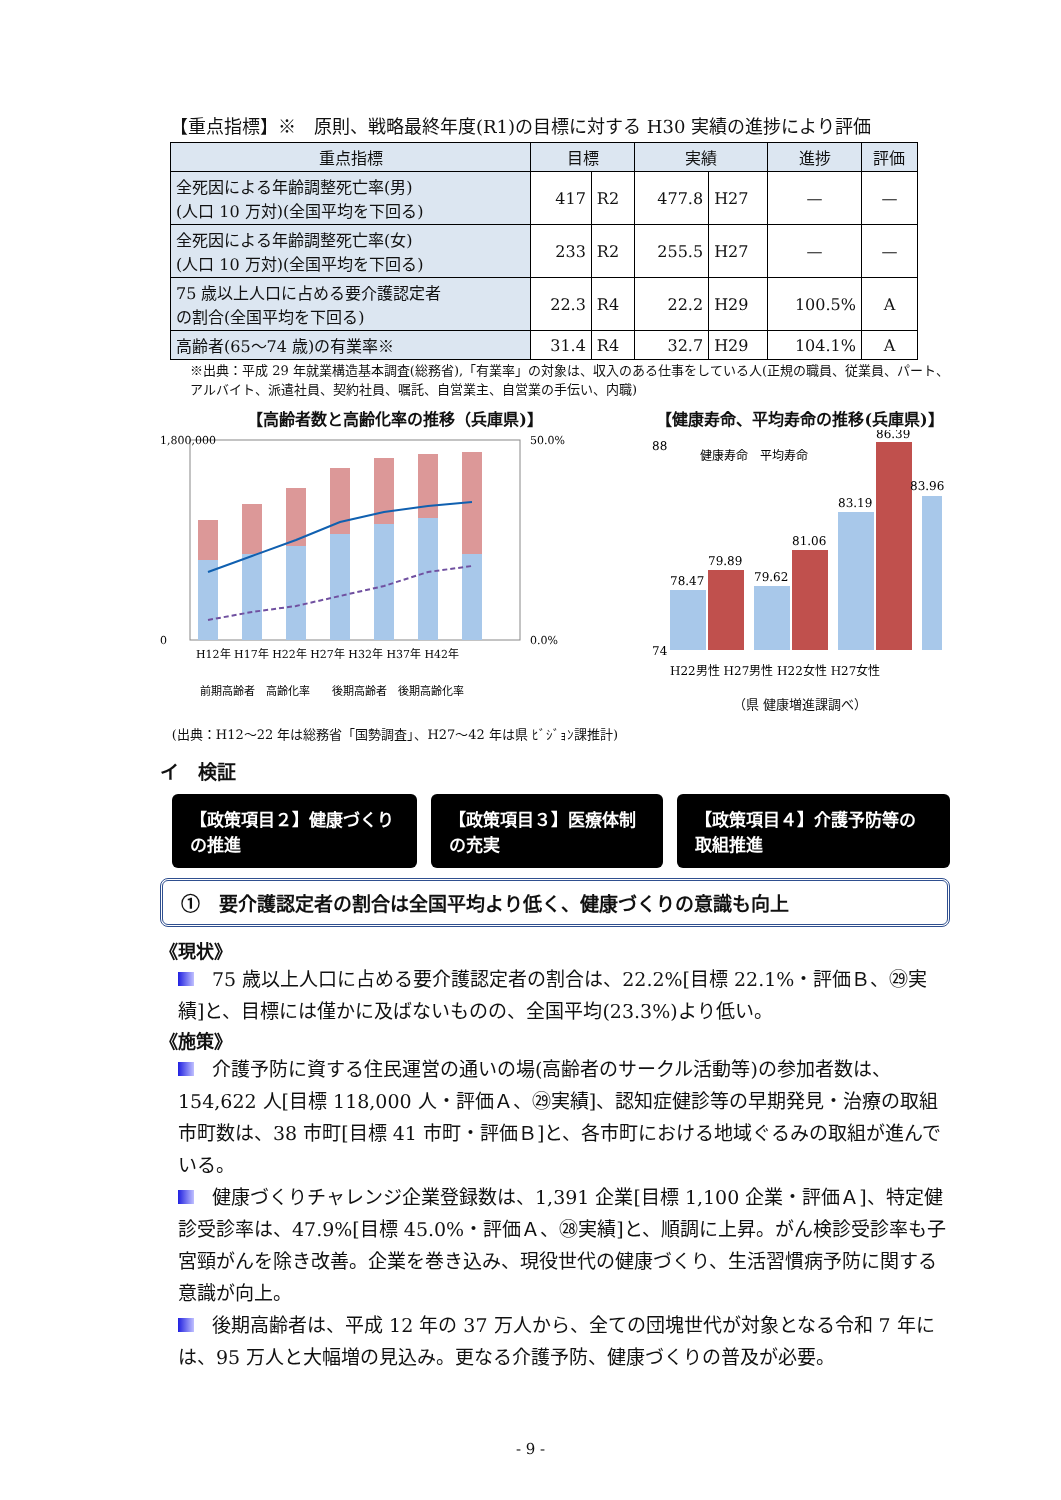【重点指標】※　原則、戦略最終年度(R1)の目標に対する H30 実績の進捗により評価
| 重点指標 | 目標 | | 実績 | | 進捗 | 評価 |
| --- | --- | --- | --- | --- | --- | --- |
| 全死因による年齢調整死亡率(男) (人口 10 万対)(全国平均を下回る) | 417 | R2 | 477.8 | H27 | — | — |
| 全死因による年齢調整死亡率(女) (人口 10 万対)(全国平均を下回る) | 233 | R2 | 255.5 | H27 | — | — |
| 75 歳以上人口に占める要介護認定者 の割合(全国平均を下回る) | 22.3 | R4 | 22.2 | H29 | 100.5% | A |
| 高齢者(65～74 歳)の有業率※ | 31.4 | R4 | 32.7 | H29 | 104.1% | A |
※出典：平成 29 年就業構造基本調査(総務省),「有業率」の対象は、収入のある仕事をしている人(正規の職員、従業員、パート、アルバイト、派遣社員、契約社員、嘱託、自営業主、自営業の手伝い、内職)
【高齢者数と高齢化率の推移（兵庫県)】
0
1,800,000
50.0%
0.0%
H12年 H17年 H22年 H27年 H32年 H37年 H42年
前期高齢者　高齢化率　　後期高齢者　後期高齢化率
(出典：H12～22 年は総務省「国勢調査」、H27～42 年は県 ﾋﾞｼﾞｮﾝ課推計)
【健康寿命、平均寿命の推移(兵庫県)】
74
88
健康寿命　平均寿命
78.47
79.89
79.62
81.06
83.19
86.39
83.96
H22男性 H27男性 H22女性 H27女性
（県 健康増進課調べ）
イ　検証
【政策項目２】健康づくりの推進 【政策項目３】医療体制の充実 【政策項目４】介護予防等の取組推進
①　要介護認定者の割合は全国平均より低く、健康づくりの意識も向上
《現状》
75 歳以上人口に占める要介護認定者の割合は、22.2%[目標 22.1%・評価Ｂ、㉙実績]と、目標には僅かに及ばないものの、全国平均(23.3%)より低い。
《施策》
介護予防に資する住民運営の通いの場(高齢者のサークル活動等)の参加者数は、154,622 人[目標 118,000 人・評価Ａ、㉙実績]、認知症健診等の早期発見・治療の取組市町数は、38 市町[目標 41 市町・評価Ｂ]と、各市町における地域ぐるみの取組が進んでいる。
健康づくりチャレンジ企業登録数は、1,391 企業[目標 1,100 企業・評価Ａ]、特定健診受診率は、47.9%[目標 45.0%・評価Ａ、㉘実績]と、順調に上昇。がん検診受診率も子宮頸がんを除き改善。企業を巻き込み、現役世代の健康づくり、生活習慣病予防に関する意識が向上。
後期高齢者は、平成 12 年の 37 万人から、全ての団塊世代が対象となる令和 7 年には、95 万人と大幅増の見込み。更なる介護予防、健康づくりの普及が必要。
- 9 -